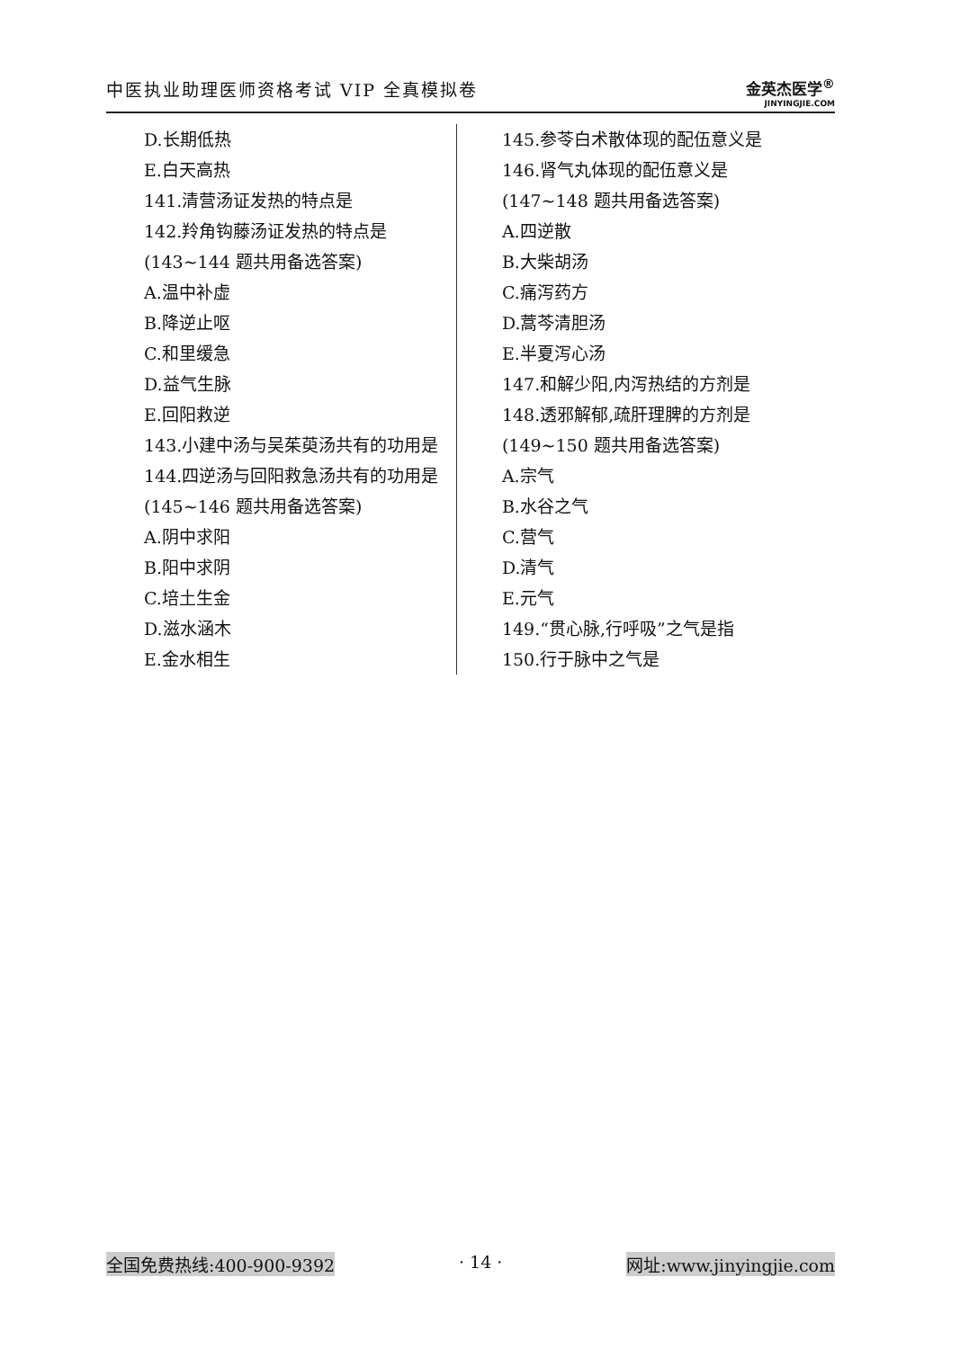中医执业助理医师资格考试 VIP 全真模拟卷
金英杰医学<sup>®</sup>
JINYINGJIE.COM
D.长期低热
E.白天高热
141.清营汤证发热的特点是
142.羚角钩藤汤证发热的特点是
(143~144 题共用备选答案)
A.温中补虚
B.降逆止呕
C.和里缓急
D.益气生脉
E.回阳救逆
143.小建中汤与吴茱萸汤共有的功用是
144.四逆汤与回阳救急汤共有的功用是
(145~146 题共用备选答案)
A.阴中求阳
B.阳中求阴
C.培土生金
D.滋水涵木
E.金水相生
145.参苓白术散体现的配伍意义是
146.肾气丸体现的配伍意义是
(147~148 题共用备选答案)
A.四逆散
B.大柴胡汤
C.痛泻药方
D.蒿芩清胆汤
E.半夏泻心汤
147.和解少阳,内泻热结的方剂是
148.透邪解郁,疏肝理脾的方剂是
(149~150 题共用备选答案)
A.宗气
B.水谷之气
C.营气
D.清气
E.元气
149.“贯心脉,行呼吸”之气是指
150.行于脉中之气是
全国免费热线:400-900-9392 · 14 · 网址:www.jinyingjie.com